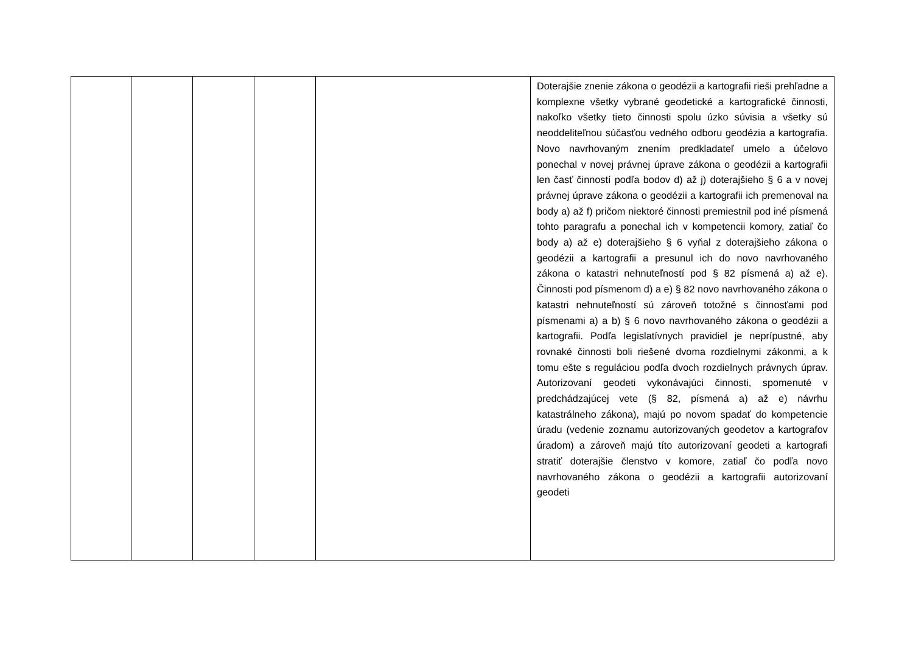| | | | | | Doterajšie znenie zákona o geodézii a kartografii rieši prehľadne a komplexne všetky vybrané geodetické a kartografické činnosti, nakoľko všetky tieto činnosti spolu úzko súvisia a všetky sú neoddeliteľnou súčasťou vedného odboru geodézia a kartografia. Novo navrhovaným znením predkladateľ umelo a účelovo ponechal v novej právnej úprave zákona o geodézii a kartografii len časť činností podľa bodov d) až j) doterajšieho § 6 a v novej právnej úprave zákona o geodézii a kartografii ich premenoval na body a) až f) pričom niektoré činnosti premiestnil pod iné písmená tohto paragrafu a ponechal ich v kompetencii komory, zatiaľ čo body a) až e) doterajšieho § 6 vyňal z doterajšieho zákona o geodézii a kartografii a presunul ich do novo navrhovaného zákona o katastri nehnuteľností pod § 82 písmená a) až e). Činnosti pod písmenom d) a e) § 82 novo navrhovaného zákona o katastri nehnuteľností sú zároveň totožné s činnosťami pod písmenami a) a b) § 6 novo navrhovaného zákona o geodézii a kartografii. Podľa legislatívnych pravidiel je neprípustné, aby rovnaké činnosti boli riešené dvoma rozdielnymi zákonmi, a k tomu ešte s reguláciou podľa dvoch rozdielnych právnych úprav. Autorizovaní geodeti vykonávajúci činnosti, spomenuté v predchádzajúcej vete (§ 82, písmená a) až e) návrhu katastrálneho zákona), majú po novom spadať do kompetencie úradu (vedenie zoznamu autorizovaných geodetov a kartografov úradom) a zároveň majú títo autorizovaní geodeti a kartografi stratiť doterajšie členstvo v komore, zatiaľ čo podľa novo navrhovaného zákona o geodézii a kartografii autorizovaní geodeti |